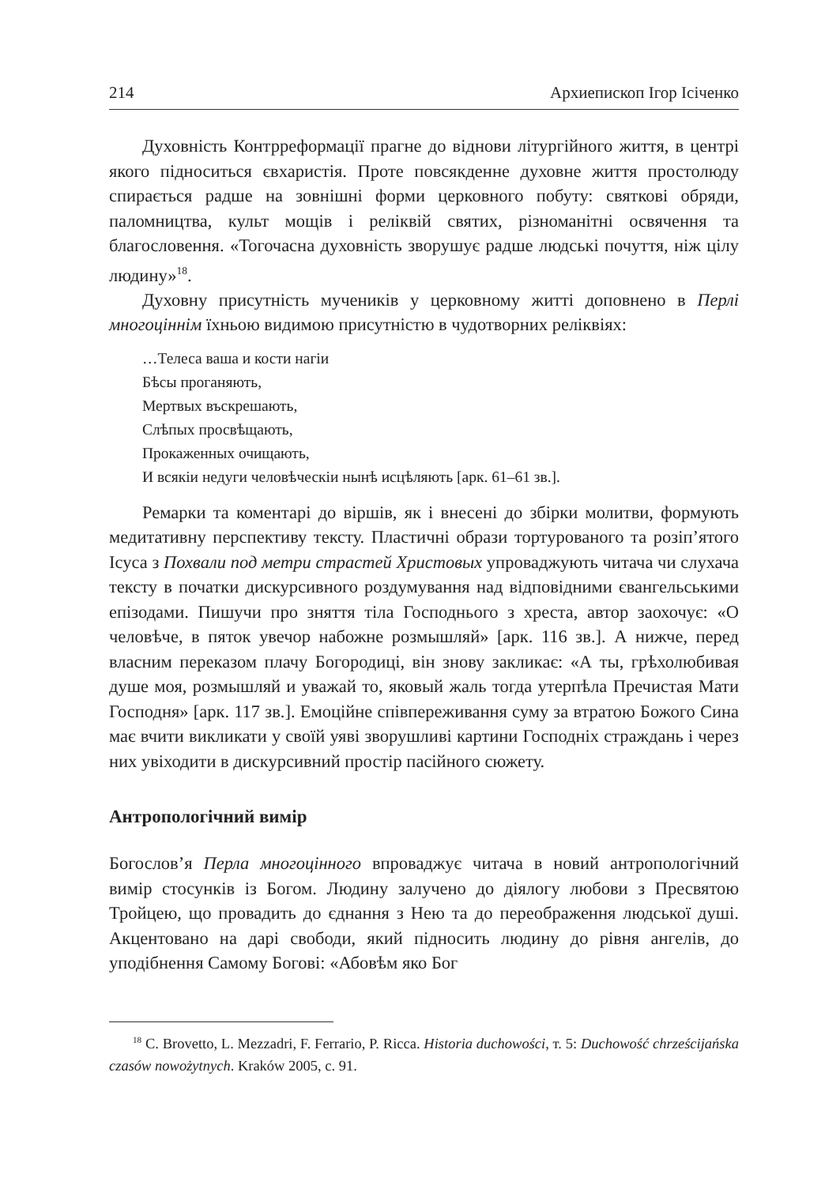214 Архиепископ Ігор Ісіченко
Духовність Контрреформації прагне до віднови літургійного життя, в центрі якого підноситься євхаристія. Проте повсякденне духовне життя простолюду спирається радше на зовнішні форми церковного побуту: святкові обряди, паломництва, культ мощів і реліквій святих, різноманітні освячення та благословення. «Тогочасна духовність зворушує радше людські почуття, ніж цілу людину»<sup>18</sup>.
Духовну присутність мучеників у церковному житті доповнено в Перлі многоціннім їхньою видимою присутністю в чудотворних реліквіях:
…Телеса ваша и кости нагіи
Бѣсы проганяють,
Мертвых въскрешають,
Слѣпых просвѣщають,
Прокаженных очищають,
И всякіи недуги человѣческіи нынѣ исцѣляють [арк. 61–61 зв.].
Ремарки та коментарі до віршів, як і внесені до збірки молитви, формують медитативну перспективу тексту. Пластичні образи тортурованого та розіп’ятого Ісуса з Похвали под метри страстей Христовых упроваджують читача чи слухача тексту в початки дискурсивного роздумування над відповідними євангельськими епізодами. Пишучи про зняття тіла Господнього з хреста, автор заохочує: «О человѣче, в пяток увечор набожне розмышляй» [арк. 116 зв.]. А нижче, перед власним переказом плачу Богородиці, він знову закликає: «А ты, грѣхолюбивая душе моя, розмышляй и уважай то, яковый жаль тогда утерпѣла Пречистая Мати Господня» [арк. 117 зв.]. Емоційне співпереживання суму за втратою Божого Сина має вчити викликати у своїй уяві зворушливі картини Господніх страждань і через них увіходити в дискурсивний простір пасійного сюжету.
Антропологічний вимір
Богослов’я Перла многоцінного впроваджує читача в новий антропологічний вимір стосунків із Богом. Людину залучено до діялогу любови з Пресвятою Тройцею, що провадить до єднання з Нею та до переображення людської душі. Акцентовано на дарі свободи, який підносить людину до рівня ангелів, до уподібнення Самому Богові: «Абовѣм яко Бог
<sup>18</sup> C. Brovetto, L. Mezzadri, F. Ferrario, P. Ricca. Historia duchowości, т. 5: Duchowość chrześcijańska czasów nowożytnych. Kraków 2005, с. 91.